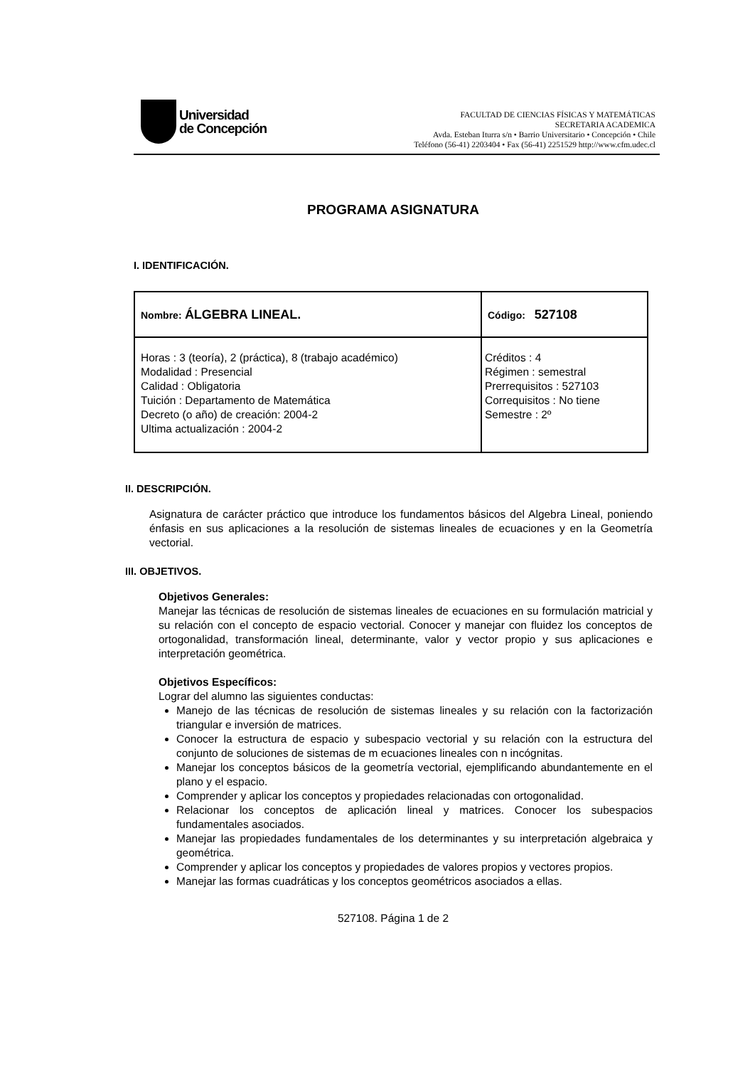Universidad
de Concepción
FACULTAD DE CIENCIAS FÍSICAS Y MATEMÁTICAS
SECRETARIA ACADEMICA
Avda. Esteban Iturra s/n • Barrio Universitario • Concepción • Chile
Teléfono (56-41) 2203404 • Fax (56-41) 2251529 http://www.cfm.udec.cl
PROGRAMA ASIGNATURA
I. IDENTIFICACIÓN.
| Nombre: ÁLGEBRA LINEAL. | Código: 527108 |
| Horas : 3 (teoría), 2 (práctica), 8 (trabajo académico) Modalidad : Presencial Calidad : Obligatoria Tuición : Departamento de Matemática Decreto (o año) de creación: 2004-2 Ultima actualización : 2004-2 | Créditos : 4 Régimen : semestral Prerrequisitos : 527103 Correquisitos : No tiene Semestre : 2º |
II. DESCRIPCIÓN.
Asignatura de carácter práctico que introduce los fundamentos básicos del Algebra Lineal, poniendo énfasis en sus aplicaciones a la resolución de sistemas lineales de ecuaciones y en la Geometría vectorial.
III. OBJETIVOS.
Objetivos Generales:
Manejar las técnicas de resolución de sistemas lineales de ecuaciones en su formulación matricial y su relación con el concepto de espacio vectorial. Conocer y manejar con fluidez los conceptos de ortogonalidad, transformación lineal, determinante, valor y vector propio y sus aplicaciones e interpretación geométrica.
Objetivos Específicos:
Lograr del alumno las siguientes conductas:
Manejo de las técnicas de resolución de sistemas lineales y su relación con la factorización triangular e inversión de matrices.
Conocer la estructura de espacio y subespacio vectorial y su relación con la estructura del conjunto de soluciones de sistemas de m ecuaciones lineales con n incógnitas.
Manejar los conceptos básicos de la geometría vectorial, ejemplificando abundantemente en el plano y el espacio.
Comprender y aplicar los conceptos y propiedades relacionadas con ortogonalidad.
Relacionar los conceptos de aplicación lineal y matrices. Conocer los subespacios fundamentales asociados.
Manejar las propiedades fundamentales de los determinantes y su interpretación algebraica y geométrica.
Comprender y aplicar los conceptos y propiedades de valores propios y vectores propios.
Manejar las formas cuadráticas y los conceptos geométricos asociados a ellas.
527108. Página 1 de 2